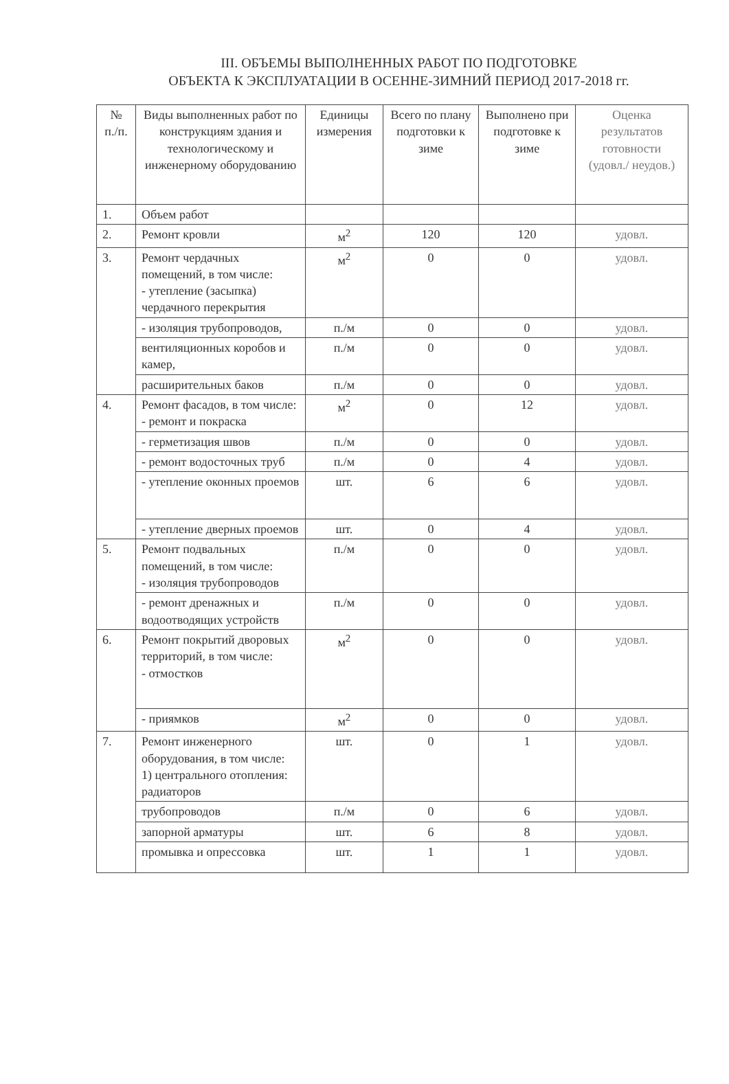III. ОБЪЕМЫ ВЫПОЛНЕННЫХ РАБОТ ПО ПОДГОТОВКЕ
ОБЪЕКТА К ЭКСПЛУАТАЦИИ В ОСЕННЕ-ЗИМНИЙ ПЕРИОД 2017-2018 гг.
| № п./п. | Виды выполненных работ по конструкциям здания и технологическому и инженерному оборудованию | Единицы измерения | Всего по плану подготовки к зиме | Выполнено при подготовке к зиме | Оценка результатов готовности (удовл./ неудов.) |
| --- | --- | --- | --- | --- | --- |
| 1. | Объем работ | | | | |
| 2. | Ремонт кровли | м<sup>2</sup> | 120 | 120 | удовл. |
| 3. | Ремонт чердачных помещений, в том числе: - утепление (засыпка) чердачного перекрытия | м<sup>2</sup> | 0 | 0 | удовл. |
| | - изоляция трубопроводов, | п./м | 0 | 0 | удовл. |
| | вентиляционных коробов и камер, | п./м | 0 | 0 | удовл. |
| | расширительных баков | п./м | 0 | 0 | удовл. |
| 4. | Ремонт фасадов, в том числе: - ремонт и покраска | м<sup>2</sup> | 0 | 12 | удовл. |
| | - герметизация швов | п./м | 0 | 0 | удовл. |
| | - ремонт водосточных труб | п./м | 0 | 4 | удовл. |
| | - утепление оконных проемов | шт. | 6 | 6 | удовл. |
| | - утепление дверных проемов | шт. | 0 | 4 | удовл. |
| 5. | Ремонт подвальных помещений, в том числе: - изоляция трубопроводов | п./м | 0 | 0 | удовл. |
| | - ремонт дренажных и водоотводящих устройств | п./м | 0 | 0 | удовл. |
| 6. | Ремонт покрытий дворовых территорий, в том числе: - отмостков | м<sup>2</sup> | 0 | 0 | удовл. |
| | - приямков | м<sup>2</sup> | 0 | 0 | удовл. |
| 7. | Ремонт инженерного оборудования, в том числе: 1) центрального отопления: радиаторов | шт. | 0 | 1 | удовл. |
| | трубопроводов | п./м | 0 | 6 | удовл. |
| | запорной арматуры | шт. | 6 | 8 | удовл. |
| | промывка и опрессовка | шт. | 1 | 1 | удовл. |